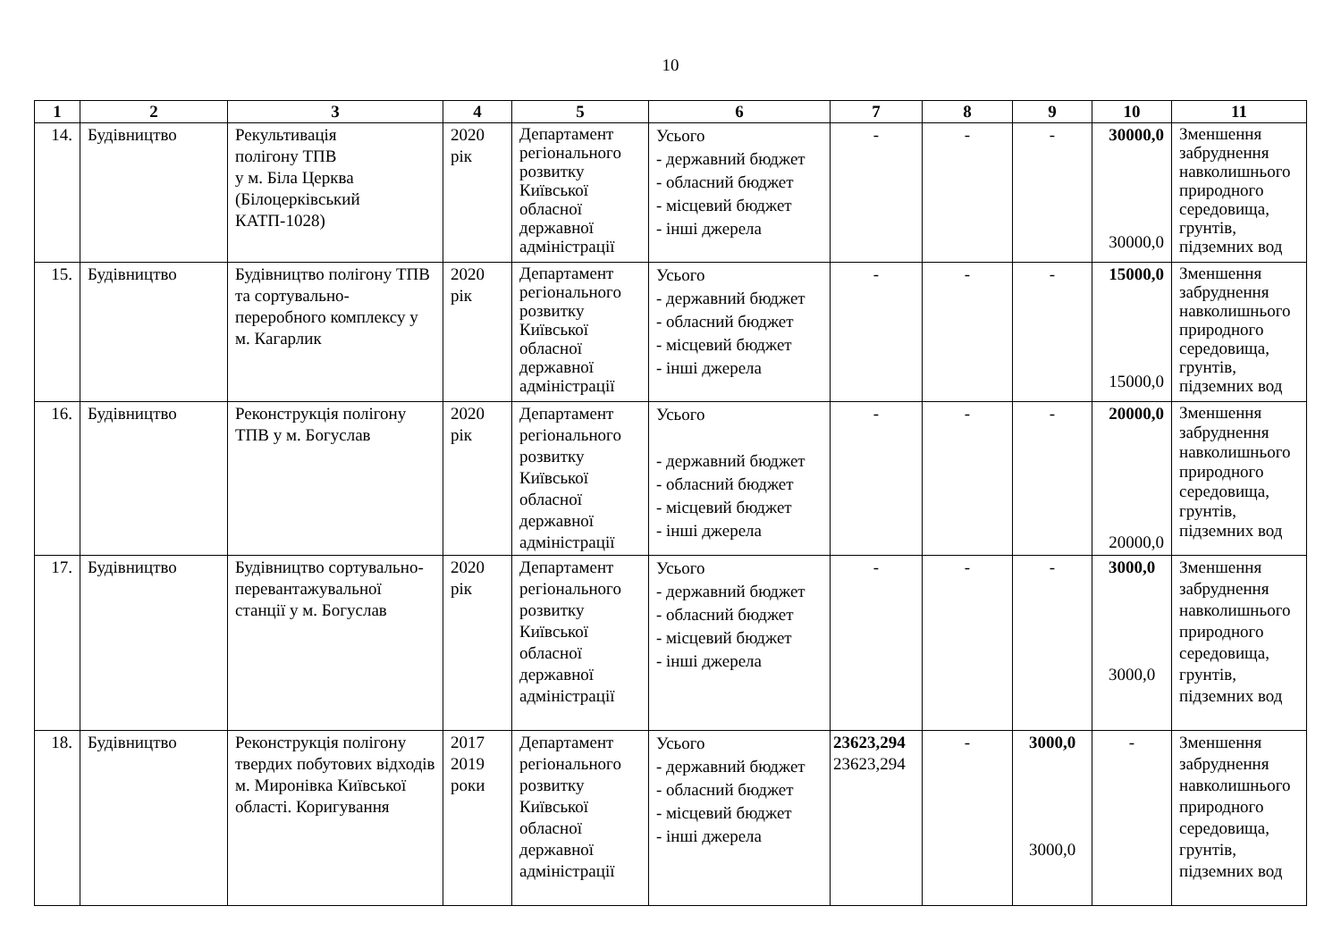10
| 1 | 2 | 3 | 4 | 5 | 6 | 7 | 8 | 9 | 10 | 11 |
| --- | --- | --- | --- | --- | --- | --- | --- | --- | --- | --- |
| 14. | Будівництво | Рекультивація полігону ТПВ у м. Біла Церква (Білоцерківський КАТП-1028) | 2020 рік | Департамент регіонального розвитку Київської обласної державної адміністрації | Усього - державний бюджет - обласний бюджет - місцевий бюджет - інші джерела | - | - | - | 30000,0 30000,0 | Зменшення забруднення навколишнього природного середовища, грунтів, підземних вод |
| 15. | Будівництво | Будівництво полігону ТПВ та сортувально-переробного комплексу у м. Кагарлик | 2020 рік | Департамент регіонального розвитку Київської обласної державної адміністрації | Усього - державний бюджет - обласний бюджет - місцевий бюджет - інші джерела | - | - | - | 15000,0 15000,0 | Зменшення забруднення навколишнього природного середовища, грунтів, підземних вод |
| 16. | Будівництво | Реконструкція полігону ТПВ у м. Богуслав | 2020 рік | Департамент регіонального розвитку Київської обласної державної адміністрації | Усього - державний бюджет - обласний бюджет - місцевий бюджет - інші джерела | - | - | - | 20000,0 20000,0 | Зменшення забруднення навколишнього природного середовища, грунтів, підземних вод |
| 17. | Будівництво | Будівництво сортувально-перевантажувальної станції у м. Богуслав | 2020 рік | Департамент регіонального розвитку Київської обласної державної адміністрації | Усього - державний бюджет - обласний бюджет - місцевий бюджет - інші джерела | - | - | - | 3000,0 3000,0 | Зменшення забруднення навколишнього природного середовища, грунтів, підземних вод |
| 18. | Будівництво | Реконструкція полігону твердих побутових відходів м. Миронівка Київської області. Коригування | 2017 2019 роки | Департамент регіонального розвитку Київської обласної державної адміністрації | Усього - державний бюджет - обласний бюджет - місцевий бюджет - інші джерела | 23623,294 23623,294 | - | 3000,0 3000,0 | - | Зменшення забруднення навколишнього природного середовища, грунтів, підземних вод |